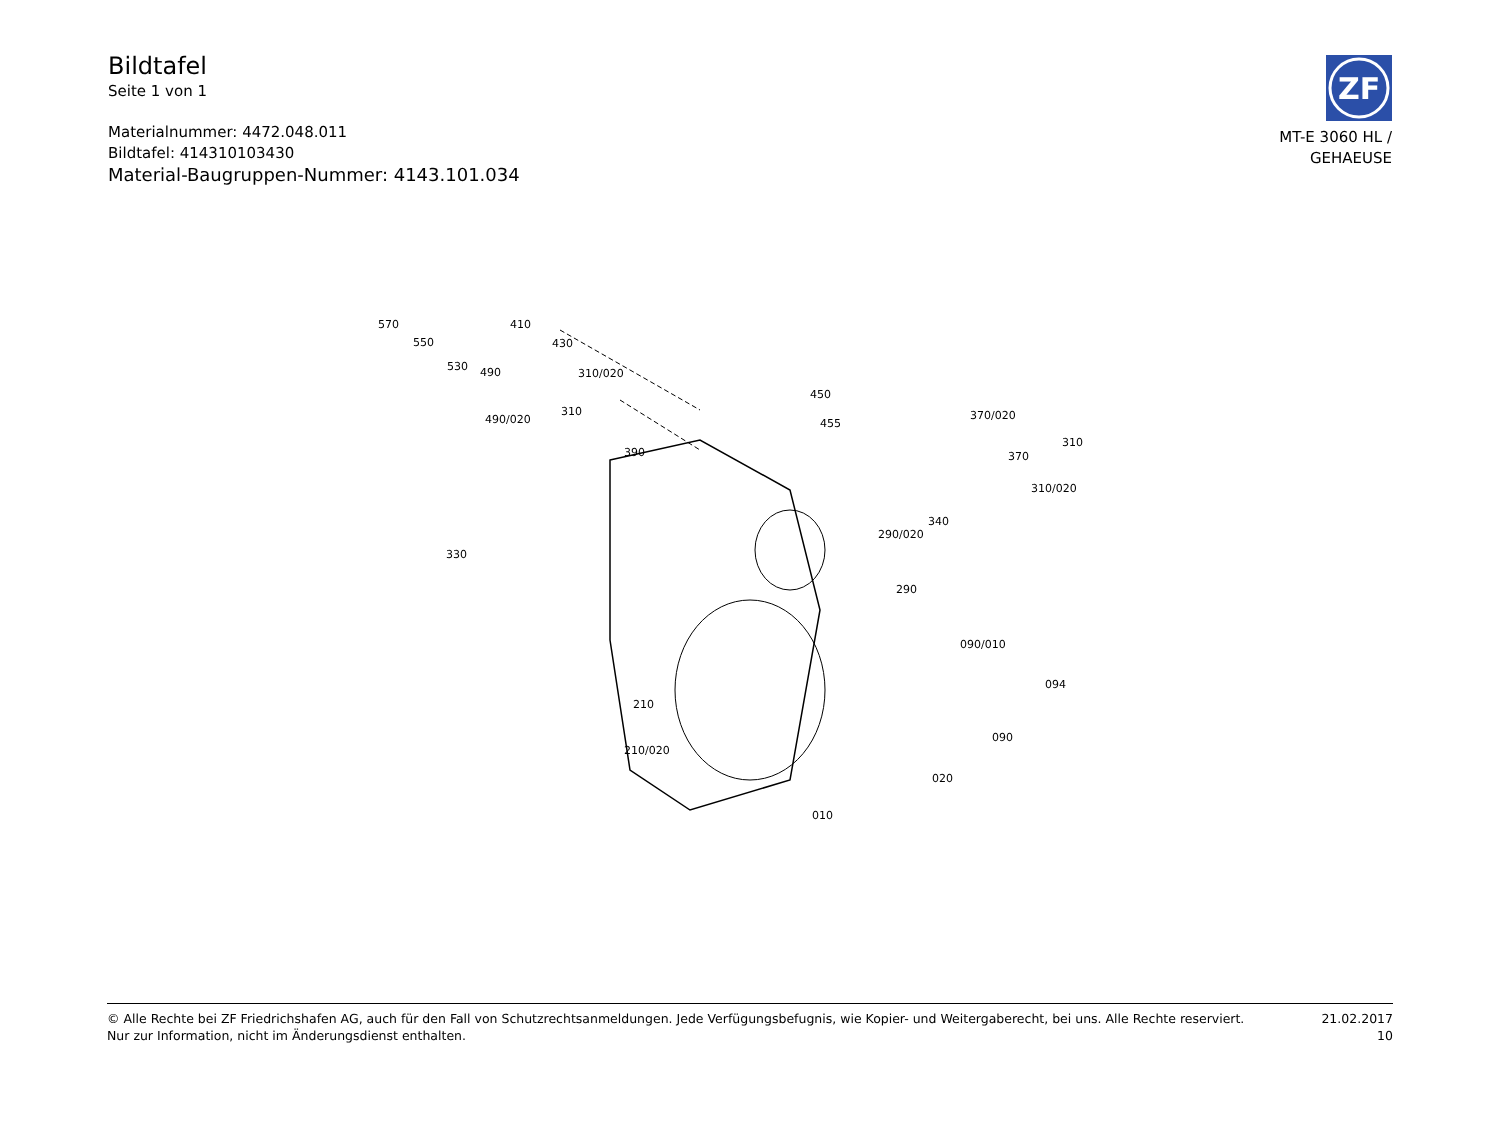Bildtafel
Seite 1 von 1
Materialnummer: 4472.048.011
Bildtafel: 414310103430
Material-Baugruppen-Nummer: 4143.101.034
ZF
MT-E 3060 HL /
GEHAEUSE
570
550
530 490
490/020
410
430
310/020
310
390
450
455
370/020
370
310
310/020
340
290/020
290
330
090/010
094
090
210
210/020
020
010
© Alle Rechte bei ZF Friedrichshafen AG, auch für den Fall von Schutzrechtsanmeldungen. Jede Verfügungsbefugnis, wie Kopier- und Weitergaberecht, bei uns. Alle Rechte reserviert.
Nur zur Information, nicht im Änderungsdienst enthalten.
21.02.2017
10